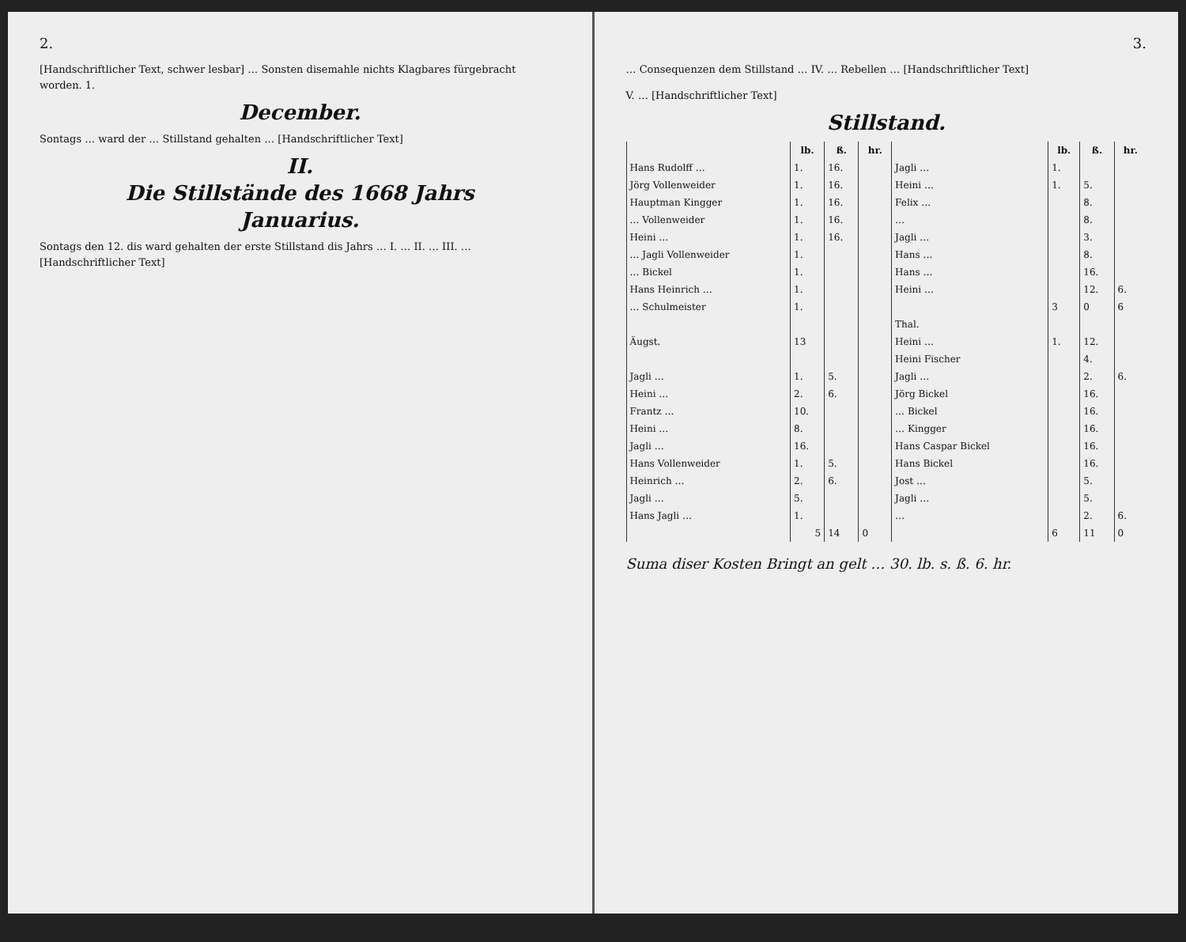2.
[Handschriftlicher Text, schwer lesbar] … Sonsten disemahle nichts Klagbares fürgebracht worden. 1.
December.
Sontags … ward der … Stillstand gehalten … [Handschriftlicher Text]
II.
Die Stillstände des 1668 Jahrs
Januarius.
Sontags den 12. dis ward gehalten der erste Stillstand dis Jahrs … I. … II. … III. … [Handschriftlicher Text]
3.
… Consequenzen dem Stillstand … IV. … Rebellen … [Handschriftlicher Text]
V. … [Handschriftlicher Text]
Stillstand.
| | lb. | ß. | hr. | | lb. | ß. | hr. |
| --- | --- | --- | --- | --- | --- | --- | --- |
| Hans Rudolff … | 1. | 16. | | Jagli … | 1. | | |
| Jörg Vollenweider | 1. | 16. | | Heini … | 1. | 5. | |
| Hauptman Kingger | 1. | 16. | | Felix … | | 8. | |
| … Vollenweider | 1. | 16. | | … | | 8. | |
| Heini … | 1. | 16. | | Jagli … | | 3. | |
| … Jagli Vollenweider | 1. | | | Hans … | | 8. | |
| … Bickel | 1. | | | Hans … | | 16. | |
| Hans Heinrich … | 1. | | | Heini … | | 12. | 6. |
| … Schulmeister | 1. | | | | 3 | 0 | 6 |
| | | | | Thal. | | | |
| Äugst. | 13 | | | Heini … | 1. | 12. | |
| | | | | Heini Fischer | | 4. | |
| Jagli … | 1. | 5. | | Jagli … | | 2. | 6. |
| Heini … | 2. | 6. | | Jörg Bickel | | 16. | |
| Frantz … | 10. | | | … Bickel | | 16. | |
| Heini … | 8. | | | … Kingger | | 16. | |
| Jagli … | 16. | | | Hans Caspar Bickel | | 16. | |
| Hans Vollenweider | 1. | 5. | | Hans Bickel | | 16. | |
| Heinrich … | 2. | 6. | | Jost … | | 5. | |
| Jagli … | 5. | | | Jagli … | | 5. | |
| Hans Jagli … | 1. | | | … | | 2. | 6. |
| | 5 | 14 | 0 | | 6 | 11 | 0 |
Suma diser Kosten Bringt an gelt … 30. lb. s. ß. 6. hr.